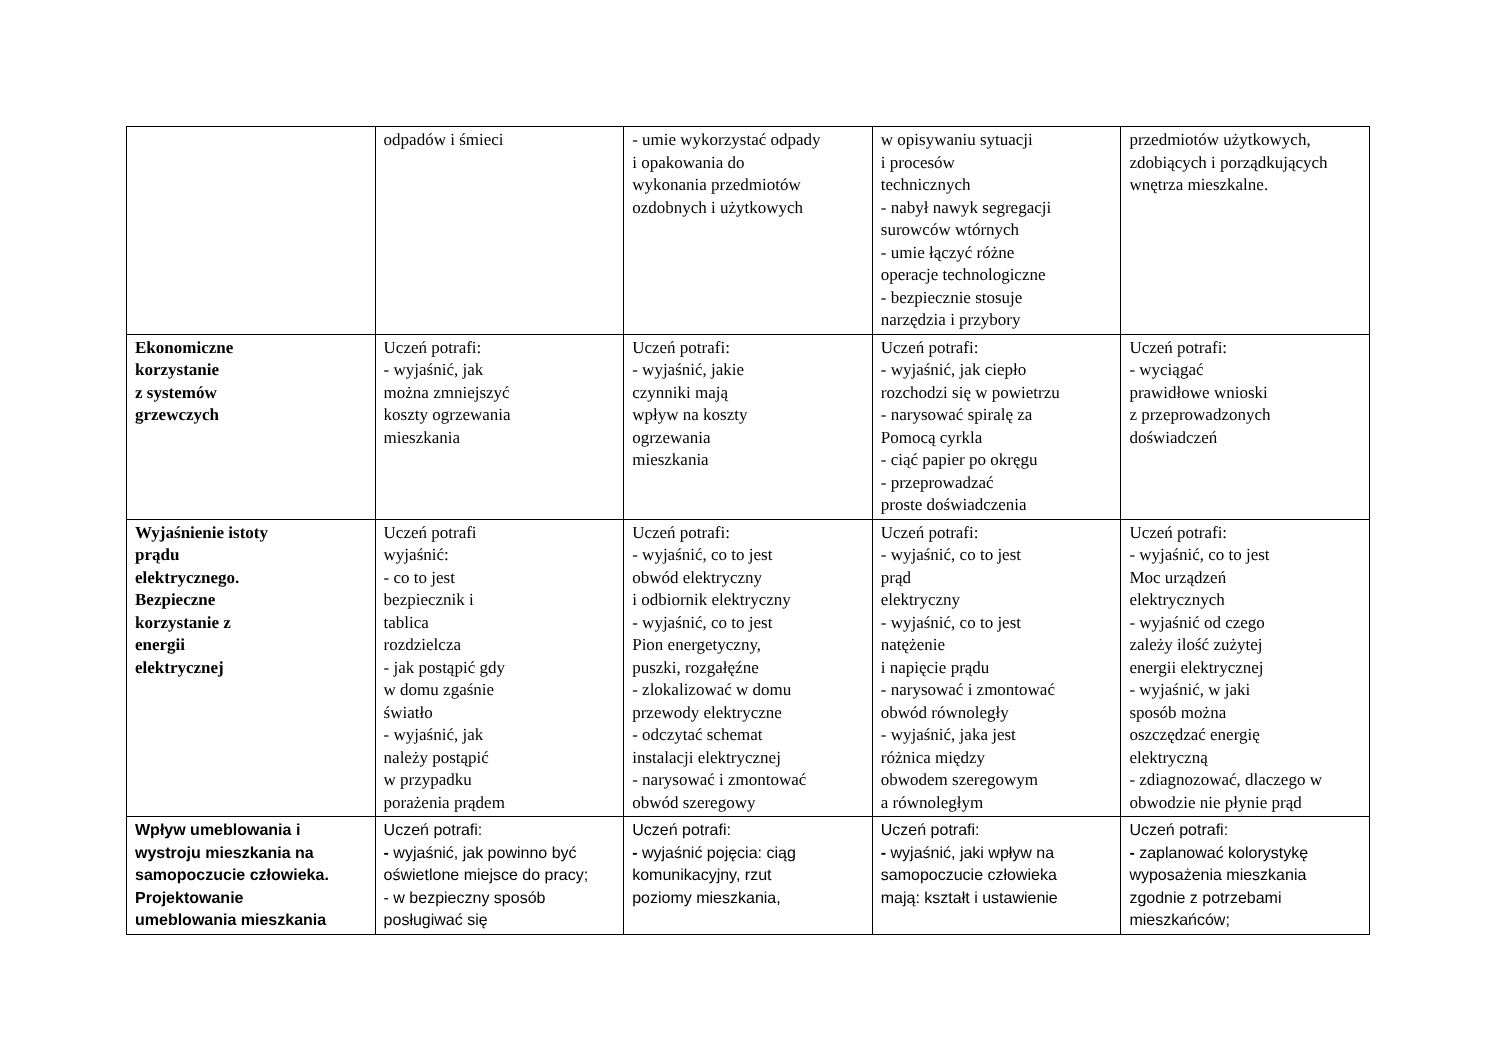| | odpadów i śmieci | - umie wykorzystać odpady i opakowania do wykonania przedmiotów ozdobnych i użytkowych | w opisywaniu sytuacji i procesów technicznych - nabył nawyk segregacji surowców wtórnych - umie łączyć różne operacje technologiczne - bezpiecznie stosuje narzędzia i przybory | przedmiotów użytkowych, zdobiących i porządkujących wnętrza mieszkalne. |
| Ekonomiczne korzystanie z systemów grzewczych | Uczeń potrafi: - wyjaśnić, jak można zmniejszyć koszty ogrzewania mieszkania | Uczeń potrafi: - wyjaśnić, jakie czynniki mają wpływ na koszty ogrzewania mieszkania | Uczeń potrafi: - wyjaśnić, jak ciepło rozchodzi się w powietrzu - narysować spiralę za Pomocą cyrkla - ciąć papier po okręgu - przeprowadzać proste doświadczenia | Uczeń potrafi: - wyciągać prawidłowe wnioski z przeprowadzonych doświadczeń |
| Wyjaśnienie istoty prądu elektrycznego. Bezpieczne korzystanie z energii elektrycznej | Uczeń potrafi wyjaśnić: - co to jest bezpiecznik i tablica rozdzielcza - jak postąpić gdy w domu zgaśnie światło - wyjaśnić, jak należy postąpić w przypadku porażenia prądem | Uczeń potrafi: - wyjaśnić, co to jest obwód elektryczny i odbiornik elektryczny - wyjaśnić, co to jest Pion energetyczny, puszki, rozgałęźne - zlokalizować w domu przewody elektryczne - odczytać schemat instalacji elektrycznej - narysować i zmontować obwód szeregowy | Uczeń potrafi: - wyjaśnić, co to jest prąd elektryczny - wyjaśnić, co to jest natężenie i napięcie prądu - narysować i zmontować obwód równoległy - wyjaśnić, jaka jest różnica między obwodem szeregowym a równoległym | Uczeń potrafi: - wyjaśnić, co to jest Moc urządzeń elektrycznych - wyjaśnić od czego zależy ilość zużytej energii elektrycznej - wyjaśnić, w jaki sposób można oszczędzać energię elektryczną - zdiagnozować, dlaczego w obwodzie nie płynie prąd |
| Wpływ umeblowania i wystroju mieszkania na samopoczucie człowieka. Projektowanie umeblowania mieszkania | Uczeń potrafi: - wyjaśnić, jak powinno być oświetlone miejsce do pracy; - w bezpieczny sposób posługiwać się | Uczeń potrafi: - wyjaśnić pojęcia: ciąg komunikacyjny, rzut poziomy mieszkania, | Uczeń potrafi: - wyjaśnić, jaki wpływ na samopoczucie człowieka mają: kształt i ustawienie | Uczeń potrafi: - zaplanować kolorystykę wyposażenia mieszkania zgodnie z potrzebami mieszkańców; |